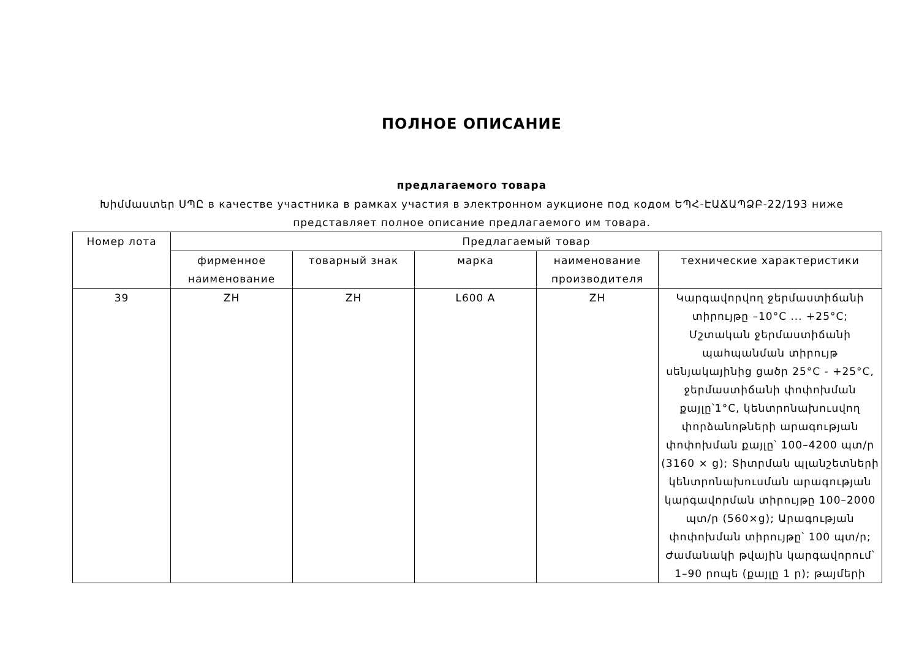ПОЛНОЕ ОПИСАНИЕ
предлагаемого товара
Խիմմաստեր ՍՊԸ в качестве участника в рамках участия в электронном аукционе под кодом ԵՊՀ-ԷԱՃԱՊՁԲ-22/193 ниже представляет полное описание предлагаемого им товара.
| Номер лота | Предлагаемый товар | | | | |
| --- | --- | --- | --- | --- | --- |
| | фирменное наименование | товарный знак | марка | наименование производителя | технические характеристики |
| 39 | ZH | ZH | L600 A | ZH | Կարգավորվող ջերմաստիճանի տիրույթը –10°C ... +25°C; Մշտական ջերմաստիճանի պահպանման տիրույթ սենյակայինից ցածր 25°C - +25°C, ջերմաստիճանի փոփոխման քայլը՝1°C, կենտրոնախուսվող փորձանոթների արագության փոփոխման քայլը՝ 100–4200 պտ/ր (3160 × g); Տիտրման պլանշետների կենտրոնախուսման արագության կարգավորման տիրույթը 100–2000 պտ/ր (560×g); Արագության փոփոխման տիրույթը՝ 100 պտ/ր; Ժամանակի թվային կարգավորում՝ 1–90 րոպե (քայլը 1 ր); թայմերի |